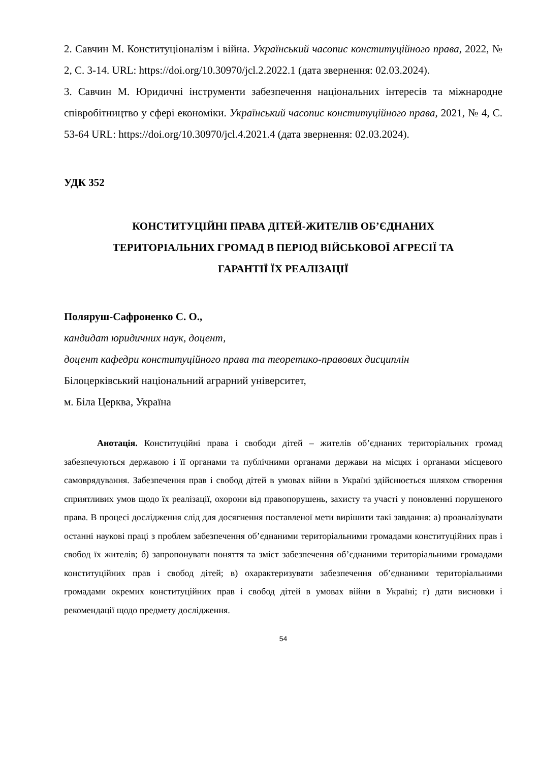2. Савчин М. Конституціоналізм і війна. Український часопис конституційного права, 2022, № 2, С. 3-14. URL: https://doi.org/10.30970/jcl.2.2022.1 (дата звернення: 02.03.2024).
3. Савчин М. Юридичні інструменти забезпечення національних інтересів та міжнародне співробітництво у сфері економіки. Український часопис конституційного права, 2021, № 4, С. 53-64 URL: https://doi.org/10.30970/jcl.4.2021.4 (дата звернення: 02.03.2024).
УДК 352
КОНСТИТУЦІЙНІ ПРАВА ДІТЕЙ-ЖИТЕЛІВ ОБ’ЄДНАНИХ
ТЕРИТОРІАЛЬНИХ ГРОМАД В ПЕРІОД ВІЙСЬКОВОЇ АГРЕСІЇ ТА
ГАРАНТІЇ ЇХ РЕАЛІЗАЦІЇ
Поляруш-Сафроненко С. О.,
кандидат юридичних наук, доцент,
доцент кафедри конституційного права та теоретико-правових дисциплін
Білоцерківський національний аграрний університет,
м. Біла Церква, Україна
Анотація. Конституційні права і свободи дітей – жителів об’єднаних територіальних громад забезпечуються державою і її органами та публічними органами держави на місцях і органами місцевого самоврядування. Забезпечення прав і свобод дітей в умовах війни в Україні здійснюється шляхом створення сприятливих умов щодо їх реалізації, охорони від правопорушень, захисту та участі у поновленні порушеного права. В процесі дослідження слід для досягнення поставленої мети вирішити такі завдання: а) проаналізувати останні наукові праці з проблем забезпечення об’єднаними територіальними громадами конституційних прав і свобод їх жителів; б) запропонувати поняття та зміст забезпечення об’єднаними територіальними громадами конституційних прав і свобод дітей; в) охарактеризувати забезпечення об’єднаними територіальними громадами окремих конституційних прав і свобод дітей в умовах війни в Україні; г) дати висновки і рекомендації щодо предмету дослідження.
54